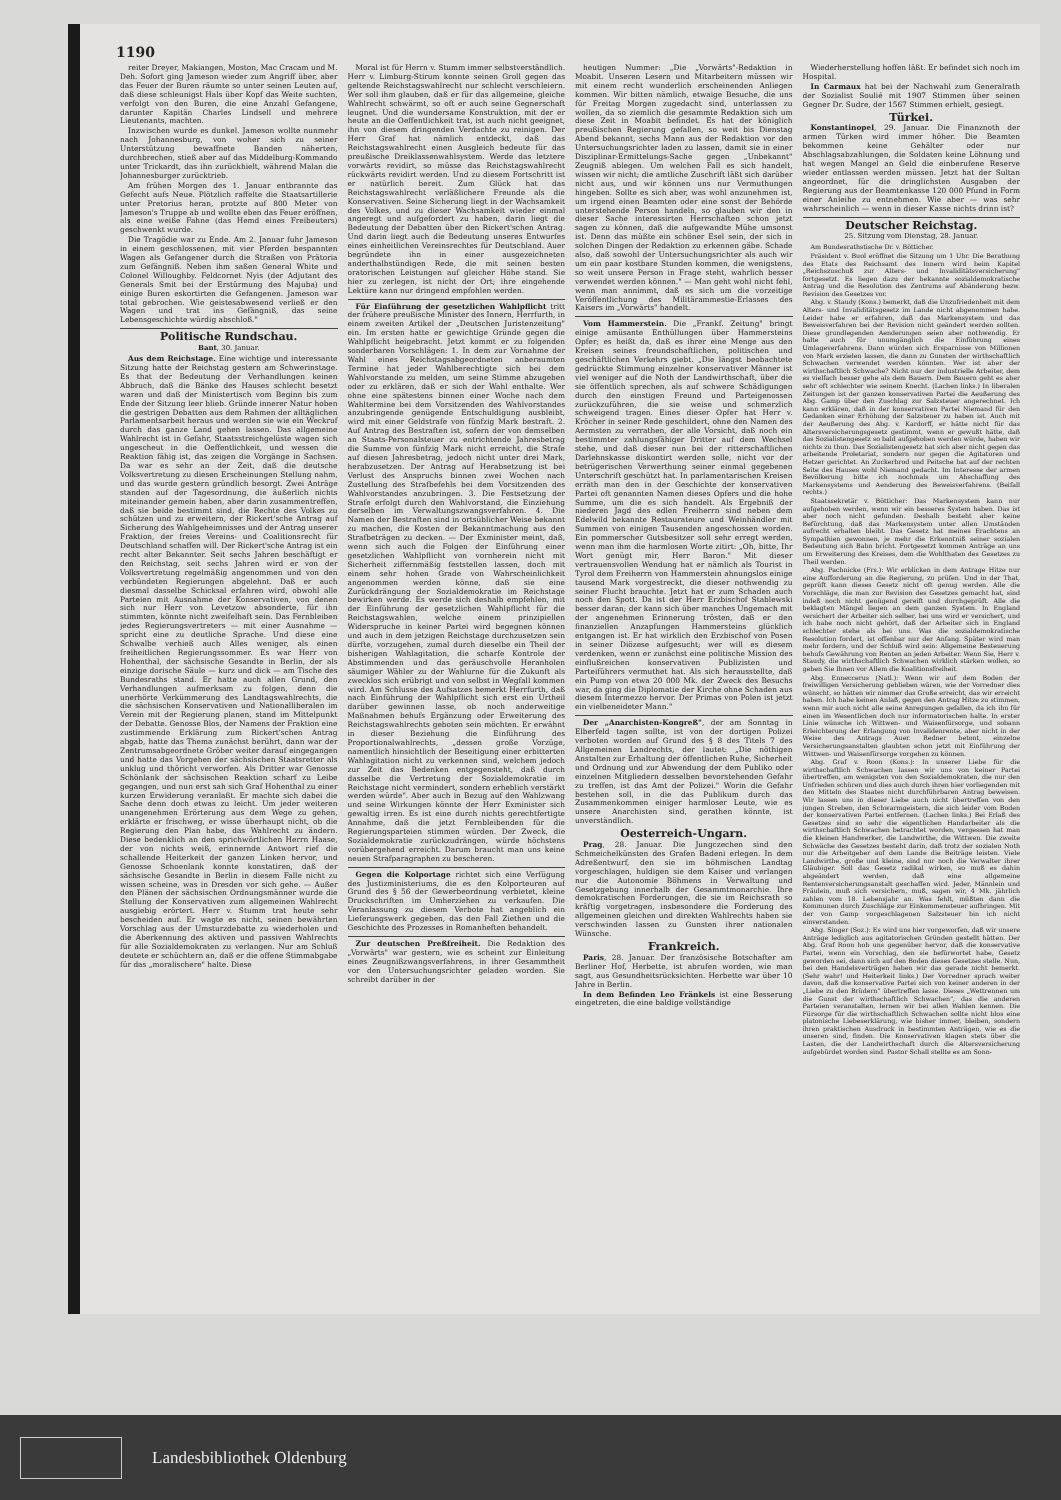1190
reiter Dreyer, Makiangen, Moston, Mac Cracam und M. Deh. Sofort ging Jameson wieder zum Angriff über, aber das Feuer der Buren räumte so unter seinen Leuten auf, daß diese schleunigst Hals über Kopf das Weite suchten, verfolgt von den Buren, die eine Anzahl Gefangene, darunter Kapitän Charles Lindsell und mehrere Lieutenants, machten.
Inzwischen wurde es dunkel. Jameson wollte nunmehr nach Johannesburg, von woher sich zu seiner Unterstützung bewaffnete Banden näherten, durchbrechen, stieß aber auf das Middelburg-Kommando unter Trickardt, das ihn zurückhielt, während Malan die Johannesburger zurücktrieb.
Am frühen Morgen des 1. Januar entbrannte das Gefecht aufs Neue. Plötzlich raffelte die Staatsartillerie unter Pretorius heran, protzte auf 800 Meter von Jameson's Truppe ab und wollte eben das Feuer eröffnen, als eine weiße Fahne (das Hemd eines Freibeuters) geschwenkt wurde.
Die Tragödie war zu Ende. Am 2. Januar fuhr Jameson in einem geschlossenen, mit vier Pferden bespannten Wagen als Gefangener durch die Straßen von Prätoria zum Gefängniß. Neben ihm saßen General White und Colonel Willoughby. Feldcornet Nyis (der Adjutant des Generals Smit bei der Erstürmung des Majuba) und einige Buren eskortirten die Gefangenen. Jameson war total gebrochen. Wie geistesabwesend verließ er den Wagen und trat ins Gefängniß, das seine Lebensgeschichte würdig abschloß."
Politische Rundschau.
Bant, 30. Januar.
Aus dem Reichstage. Eine wichtige und interessante Sitzung hatte der Reichstag gestern am Schwerinstage. Es that der Bedeutung der Verhandlungen keinen Abbruch, daß die Bänke des Hauses schlecht besetzt waren und daß der Ministertisch vom Beginn bis zum Ende der Sitzung leer blieb. Gründe innerer Natur hoben die gestrigen Debatten aus dem Rahmen der alltäglichen Parlamentsarbeit heraus und werden sie wie ein Weckruf durch das ganze Land gehen lassen. Das allgemeine Wahlrecht ist in Gefahr, Staatsstreichgelüste wagen sich ungescheut in die Oeffentlichkeit, und wessen die Reaktion fähig ist, das zeigen die Vorgänge in Sachsen. Da war es sehr an der Zeit, daß die deutsche Volksvertretung zu diesen Erscheinungen Stellung nahm, und das wurde gestern gründlich besorgt. Zwei Anträge standen auf der Tagesordnung, die äußerlich nichts miteinander gemein haben, aber darin zusammentreffen, daß sie beide bestimmt sind, die Rechte des Volkes zu schützen und zu erweitern, der Rickert'sche Antrag auf Sicherung des Wahlgeheimnisses und der Antrag unserer Fraktion, der freies Vereins- und Coalitionsrecht für Deutschland schaffen will. Der Rickert'sche Antrag ist ein recht alter Bekannter. Seit sechs Jahren beschäftigt er den Reichstag, seit sechs Jahren wird er von der Volksvertretung regelmäßig angenommen und von den verbündeten Regierungen abgelehnt. Daß er auch diesmal dasselbe Schicksal erfahren wird, obwohl alle Parteien mit Ausnahme der Konservativen, von denen sich nur Herr von Levetzow absonderte, für ihn stimmten, könnte nicht zweifelhaft sein. Das Fernbleiben jedes Regierungsvertreters — mit einer Ausnahme — spricht eine zu deutliche Sprache. Und diese eine Schwalbe verhieß auch Alles weniger, als einen freiheitlichen Regierungssommer. Es war Herr von Hohenthal, der sächsische Gesandte in Berlin, der als einzige dorische Säule — kurz und dick — am Tische des Bundesraths stand. Er hatte auch allen Grund, den Verhandlungen aufmerksam zu folgen, denn die unerhörte Verkümmerung des Landtagswahlrechts, die die sächsischen Konservativen und Nationalliberalen im Verein mit der Regierung planen, stand im Mittelpunkt der Debatte. Genosse Blos, der Namens der Fraktion eine zustimmende Erklärung zum Rickert'schen Antrag abgab, hatte das Thema zunächst berührt, dann war der Zentrumsabgeordnete Gröber weiter darauf eingegangen und hatte das Vorgehen der sächsischen Staatsretter als unklug und thöricht verworfen. Als Dritter war Genosse Schönlank der sächsischen Reaktion scharf zu Leibe gegangen, und nun erst sah sich Graf Hohenthal zu einer kurzen Erwiderung veranlaßt. Er machte sich dabei die Sache denn doch etwas zu leicht. Um jeder weiteren unangenehmen Erörterung aus dem Wege zu gehen, erklärte er frischweg, er wisse überhaupt nicht, ob die Regierung den Plan habe, das Wahlrecht zu ändern. Diese bedenklich an den sprichwörtlichen Herrn Haase, der von nichts weiß, erinnernde Antwort rief die schallende Heiterkeit der ganzen Linken hervor, und Genosse Schoenlank konnte konstatiren, daß der sächsische Gesandte in Berlin in diesem Falle nicht zu wissen scheine, was in Dresden vor sich gehe. — Außer den Plänen der sächsischen Ordnungsmänner wurde die Stellung der Konservativen zum allgemeinen Wahlrecht ausgiebig erörtert. Herr v. Stumm trat heute sehr bescheiden auf. Er wagte es nicht, seinen bewährten Vorschlag aus der Umsturzdebatte zu wiederholen und die Aberkennung des aktiven und passiven Wahlrechts für alle Sozialdemokraten zu verlangen. Nur am Schluß deutete er schüchtern an, daß er die offene Stimmabgabe für das „moralischere" halte. Diese
Moral ist für Herrn v. Stumm immer selbstverständlich. Herr v. Limburg-Stirum konnte seinen Groll gegen das geltende Reichstagswahlrecht nur schlecht verschleiern. Wer soll ihm glauben, daß er für das allgemeine, gleiche Wahlrecht schwärmt, so oft er auch seine Gegnerschaft leugnet. Und die wundersame Konstruktion, mit der er heute an die Oeffentlichkeit trat, ist auch nicht geeignet, ihn von diesem dringenden Verdachte zu reinigen. Der Herr Graf hat nämlich entdeckt, daß das Reichstagswahlrecht einen Ausgleich bedeute für das preußische Dreiklassenwahlsystem. Werde das letztere vorwärts revidirt, so müsse das Reichstagswahlrecht rückwärts revidirt werden. Und zu diesem Fortschritt ist er natürlich bereit. Zum Glück hat das Reichstagswahlrecht verläßlichere Freunde als die Konservativen. Seine Sicherung liegt in der Wachsamkeit des Volkes, und zu dieser Wachsamkeit wieder einmal angeregt und aufgefordert zu haben, darin liegt die Bedeutung der Debatten über den Rickert'schen Antrag. Und darin liegt auch die Bedeutung unseres Entwurfes eines einheitlichen Vereinsrechtes für Deutschland. Auer begründete ihn in einer ausgezeichneten anderthalbstündigen Rede, die mit seinen besten oratorischen Leistungen auf gleicher Höhe stand. Sie hier zu zerlegen, ist nicht der Ort; ihre eingehende Lektüre kann nur dringend empfohlen werden.
Für Einführung der gesetzlichen Wahlpflicht tritt der frühere preußische Minister des Innern, Herrfurth, in einem zweiten Artikel der „Deutschen Juristenzeitung" ein. Im ersten hatte er gewichtige Gründe gegen die Wahlpflicht beigebracht. Jetzt kommt er zu folgenden sonderbaren Vorschlägen: 1. In dem zur Vornahme der Wahl eines Reichstagsabgeordneten anberaumten Termine hat jeder Wahlberechtigte sich bei dem Wahlvorstande zu melden, um seine Stimme abzugeben oder zu erklären, daß er sich der Wahl enthalte. Wer ohne eine spätestens binnen einer Woche nach dem Wahltermine bei dem Vorsitzenden des Wahlvorstandes anzubringende genügende Entschuldigung ausbleibt, wird mit einer Geldstrafe von fünfzig Mark bestraft. 2. Auf Antrag des Bestraften ist, sofern der von demselben an Staats-Personalsteuer zu entrichtende Jahresbetrag die Summe von fünfzig Mark nicht erreicht, die Strafe auf diesen Jahresbetrag, jedoch nicht unter drei Mark, herabzusetzen. Der Antrag auf Herabsetzung ist bei Verlust des Anspruchs binnen zwei Wochen nach Zustellung des Strafbefehls bei dem Vorsitzenden des Wahlvorstandes anzubringen. 3. Die Festsetzung der Strafe erfolgt durch den Wahlvorstand, die Einziehung derselben im Verwaltungszwangsverfahren. 4. Die Namen der Bestraften sind in ortsüblicher Weise bekannt zu machen, die Kosten der Bekanntmachung aus den Strafbeträgen zu decken. — Der Exminister meint, daß, wenn sich auch die Folgen der Einführung einer gesetzlichen Wahlpflicht von vornherein nicht mit Sicherheit ziffernmäßig feststellen lassen, doch mit einem sehr hohen Grade von Wahrscheinlichkeit angenommen werden könne, daß sie eine Zurückdrängung der Sozialdemokratie im Reichstage bewirken werde. Es werde sich deshalb empfehlen, mit der Einführung der gesetzlichen Wahlpflicht für die Reichstagswahlen, welche einem prinzipiellen Widerspruche in keiner Partei wird begegnen können und auch in dem jetzigen Reichstage durchzusetzen sein dürfte, vorzugehen, zumal durch dieselbe ein Theil der bisherigen Wahlagitation, die scharfe Kontrole der Abstimmenden und das geräuschvolle Heranholen säumiger Wähler zu der Wahlurne für die Zukunft als zwecklos sich erübrigt und von selbst in Wegfall kommen wird. Am Schlusse des Aufsatzes bemerkt Herrfurth, daß nach Einführung der Wahlpflicht sich erst ein Urtheil darüber gewinnen lasse, ob noch anderweitige Maßnahmen behufs Ergänzung oder Erweiterung des Reichstagswahlrechts geboten sein möchten. Er erwähnt in dieser Beziehung die Einführung des Proportionalwahlrechts, „dessen große Vorzüge, namentlich hinsichtlich der Beseitigung einer erbitterten Wahlagitation nicht zu verkennen sind, welchem jedoch zur Zeit das Bedenken entgegensteht, daß durch dasselbe die Vertretung der Sozialdemokratie im Reichstage nicht vermindert, sondern erheblich verstärkt werden würde". Aber auch in Bezug auf den Wahlzwang und seine Wirkungen könnte der Herr Exminister sich gewaltig irren. Es ist eine durch nichts gerechtfertigte Annahme, daß die jetzt Fernbleibenden für die Regierungsparteien stimmen würden. Der Zweck, die Sozialdemokratie zurückzudrängen, würde höchstens vorübergehend erreicht. Darum braucht man uns keine neuen Strafparagraphen zu bescheren.
Gegen die Kolportage richtet sich eine Verfügung des Justizministeriums, die es den Kolporteuren auf Grund des § 56 der Gewerbeordnung verbietet, kleine Druckschriften im Umherziehen zu verkaufen. Die Veranlassung zu diesem Verbote hat angeblich ein Lieferungswerk gegeben, das den Fall Ziethen und die Geschichte des Prozesses in Romanheften behandelt.
Zur deutschen Preßfreiheit. Die Redaktion des „Vorwärts" war gestern, wie es scheint zur Einleitung eines Zeugnißzwangsverfahrens, in ihrer Gesammtheit vor den Untersuchungsrichter geladen worden. Sie schreibt darüber in der
heutigen Nummer: „Die „Vorwärts"-Redaktion in Moabit. Unseren Lesern und Mitarbeitern müssen wir mit einem recht wunderlich erscheinenden Anliegen kommen. Wir bitten nämlich, etwaige Besuche, die uns für Freitag Morgen zugedacht sind, unterlassen zu wollen, da so ziemlich die gesammte Redaktion sich um diese Zeit in Moabit befindet. Es hat der königlich preußischen Regierung gefallen, so weit bis Dienstag Abend bekannt, sechs Mann aus der Redaktion vor den Untersuchungsrichter laden zu lassen, damit sie in einer Disziplinar-Ermittelungs-Sache gegen „Unbekannt" Zeugniß ablegen. Um welchen Fall es sich handelt, wissen wir nicht; die amtliche Zuschrift läßt sich darüber nicht aus, und wir können uns nur Vermuthungen hingeben. Sollte es sich aber, was wohl anzunehmen ist, um irgend einen Beamten oder eine sonst der Behörde unterstehende Person handeln, so glauben wir den in dieser Sache interessirten Herrschaften schon jetzt sagen zu können, daß die aufgewandte Mühe umsonst ist. Denn das müßte ein schöner Esel sein, der sich in solchen Dingen der Redaktion zu erkennen gäbe. Schade also, daß sowohl der Untersuchungsrichter als auch wir um ein paar kostbare Stunden kommen, die wenigstens, so weit unsere Person in Frage steht, wahrlich besser verwendet werden können." — Man geht wohl nicht fehl, wenn man annimmt, daß es sich um die vorzeitige Veröffentlichung des Militärammestie-Erlasses des Kaisers im „Vorwärts" handelt.
Vom Hammerstein. Die „Frankf. Zeitung" bringt einige amüsante Enthüllungen über Hammersteins Opfer; es heißt da, daß es ihrer eine Menge aus den Kreisen seines freundschaftlichen, politischen und geschäftlichen Verkehrs giebt. „Die längst beobachtete gedrückte Stimmung einzelner konservativer Männer ist viel weniger auf die Noth der Landwirthschaft, über die sie öffentlich sprechen, als auf schwere Schädigungen durch den einstigen Freund und Parteigenossen zurückzuführen, die sie weise und schmerzlich schweigend tragen. Eines dieser Opfer hat Herr v. Kröcher in seiner Rede geschildert, ohne den Namen des Aermsten zu verrathen, der alle Vorsicht, daß noch ein bestimmter zahlungsfähiger Dritter auf dem Wechsel stehe, und daß dieser nun bei der ritterschaftlichen Darlehnskasse diskontirt werden solle, nicht vor der betrügerischen Verwerthung seiner einmal gegebenen Unterschrift geschützt hat. In parlamentarischen Kreisen erräth man den in der Geschichte der konservativen Partei oft genannten Namen dieses Opfers und die hohe Summe, um die es sich handelt. Als Ergebniß der niederen Jagd des edlen Freiherrn sind neben dem Edelwild bekannte Restaurateure und Weinhändler mit Summen von einigen Tausenden angeschossen worden. Ein pommerscher Gutsbesitzer soll sehr erregt werden, wenn man ihm die harmlosen Worte zitirt: „Oh, bitte, Ihr Wort genügt mir, Herr Baron." Mit dieser vertrauensvollen Wendung hat er nämlich als Tourist in Tyrol dem Freiherrn von Hammerstein ahnungslos einige tausend Mark vorgestreckt, die dieser nothwendig zu seiner Flucht brauchte. Jetzt hat er zum Schaden auch noch den Spott. Da ist der Herr Erzbischof Stablewski besser daran; der kann sich über manches Ungemach mit der angenehmen Erinnerung trösten, daß er den finanziellen Anzapfungen Hammersteins glücklich entgangen ist. Er hat wirklich den Erzbischof von Posen in seiner Diözese aufgesucht; wer will es diesem verdenken, wenn er zunächst eine politische Mission des einflußreichen konservativen Publizisten und Parteiführers vermuthet hat. Als sich herausstellte, daß ein Pump von etwa 20 000 Mk. der Zweck des Besuchs war, da ging die Diplomatie der Kirche ohne Schaden aus diesem Intermezzo hervor. Der Primas von Polen ist jetzt ein vielbeneideter Mann."
Der „Anarchisten-Kongreß", der am Sonntag in Elberfeld tagen sollte, ist von der dortigen Polizei verboten worden auf Grund des § 8 des Titels 7 des Allgemeinen Landrechts, der lautet: „Die nöthigen Anstalten zur Erhaltung der öffentlichen Ruhe, Sicherheit und Ordnung und zur Abwendung der dem Publiko oder einzelnen Mitgliedern desselben bevorstehenden Gefahr zu treffen, ist das Amt der Polizei." Worin die Gefahr bestehen soll, in die das Publikum durch das Zusammenkommen einiger harmloser Leute, wie es unsere Anarchisten sind, gerathen könnte, ist unverständlich.
Oesterreich-Ungarn.
Prag, 28. Januar. Die Jungczechen sind den Schmeichelkünsten des Grafen Badeni erlegen. In dem Adreßentwurf, den sie im böhmischen Landtag vorgeschlagen, huldigen sie dem Kaiser und verlangen nur die Autonomie Böhmens in Verwaltung und Gesetzgebung innerhalb der Gesammtmonarchie. Ihre demokratischen Forderungen, die sie im Reichsrath so kräftig vorgetragen, insbesondere die Forderung des allgemeinen gleichen und direkten Wahlrechts haben sie verschwinden lassen zu Gunsten ihrer nationalen Wünsche.
Frankreich.
Paris, 28. Januar. Der französische Botschafter am Berliner Hof, Herbette, ist abrufen worden, wie man sagt, aus Gesundheitsrücksichten. Herbette war über 10 Jahre in Berlin.
In dem Befinden Leo Fränkels ist eine Besserung eingetreten, die eine baldige vollständige
Wiederherstellung hoffen läßt. Er befindet sich noch im Hospital.
In Carmaux hat bei der Nachwahl zum Generalrath der Sozialist Soulié mit 1907 Stimmen über seinen Gegner Dr. Sudre, der 1567 Stimmen erhielt, gesiegt.
Türkei.
Konstantinopel, 29. Januar. Die Finanznoth der armen Türken wird immer höher. Die Beamten bekommen keine Gehälter oder nur Abschlagsabzahlungen, die Soldaten keine Löhnung und hat wegen Mangel an Geld die einberufene Reserve wieder entlassen werden müssen. Jetzt hat der Sultan angeordnet, für die dringlichsten Ausgaben der Regierung aus der Beamtenkasse 120 000 Pfund in Form einer Anleihe zu entnehmen. Wie aber — was sehr wahrscheinlich — wenn in dieser Kasse nichts drinn ist?
Deutscher Reichstag.
25. Sitzung vom Dienstag, 28. Januar.
Am Bundesrathstische Dr. v. Bötticher.
Präsident v. Buol eröffnet die Sitzung um 1 Uhr. Die Berathung des Etats des Reichsamt des Innern wird beim Kapitel „Reichszuschuß zur Alters- und Invaliditätsversicherung" fortgesetzt. Es liegen dazu der bekannte sozialdemokratische Antrag und die Resolution des Zentrums auf Abänderung bezw. Revision des Gesetzes vor.
Abg. v. Staudy (Kons.) bemerkt, daß die Unzufriedenheit mit dem Alters- und Invaliditätsgesetz im Lande nicht abgenommen habe. Leider habe er erfahren, daß das Markensystem und das Beweisverfahren bei der Revision nicht geändert werden sollten. Diese grundlegenden Aenderungen seien aber nothwendig. Er halte auch für unumgänglich die Einführung eines Umlageverfahrens. Dann würden sich Ersparnisse von Millionen von Mark erzielen lassen, die dann zu Gunsten der wirthschaftlich Schwachen verwendet werden könnten. Wer ist aber der wirthschaftlich Schwache? Nicht nur der industrielle Arbeiter, dem es vielfach besser gehe als dem Bauern. Dem Bauern geht es aber sehr oft schlechter wie seinem Knecht. (Lachen links.) In liberalen Zeitungen ist der ganzen konservativen Partei die Aeußerung des Abg. Gamp über den Zuschlag zur Salzsteuer angerechnet. Ich kann erklären, daß in der konservativen Partei Niemand für den Gedanken einer Erhöhung der Salzsteuer zu haben ist. Auch mit der Aeußerung des Abg. v. Kardorff, er hätte nicht für das Altersversicherungsgesetz gestimmt, wenn er gewußt hätte, daß das Sozialistengesetz so bald aufgehoben werden würde, haben wir nichts zu thun. Das Sozialistengesetz hat sich aber nicht gegen das arbeitende Proletariat, sondern nur gegen die Agitatoren und Hetzer gerichtet. An Zuckerbrod und Peitsche hat auf der rechten Seite des Hauses wohl Niemand gedacht. Im Interesse der armen Bevölkerung bitte ich nochmals um Abschaffung des Markensystems und Aenderung des Beweisverfahrens. (Beifall rechts.)
Staatssekretär v. Bötticher: Das Markensystem kann nur aufgehoben werden, wenn wir ein besseres System haben. Das ist aber noch nicht gefunden. Deshalb besteht aber keine Befürchtung, daß das Markensystem unter allen Umständen aufrecht erhalten bleibt. Das Gesetz hat meines Erachtens an Sympathien gewonnen, je mehr die Erkenntniß seiner sozialen Bedeutung sich Bahn bricht. Fortgesetzt kommen Anträge an uns um Erweiterung des Kreises, dem die Wohlthaten des Gesetzes zu Theil werden.
Abg. Pachnicke (Frs.): Wir erblicken in dem Antrage Hitze nur eine Aufforderung an die Regierung, zu prüfen. Und in der That, geprüft kann dieses Gesetz nicht oft genug werden. Alle die Vorschläge, die man zur Revision des Gesetzes gemacht hat, sind indeß noch nicht genügend gereift und durchgeprüft. Alle die beklagten Mängel liegen an dem ganzen System. In England versichert der Arbeiter sich selber, bei uns wird er versichert, und ich habe noch nicht gehört, daß der Arbeiter sich in England schlechter stehe als bei uns. Was die sozialdemokratische Resolution fordert, ist offenbar nur der Anfang. Später wird man mehr fordern, und der Schluß wird sein: Allgemeine Besteuerung behufs Gewährung von Renten an jeden Arbeiter. Wenn Sie, Herr v. Staudy, die wirthschaftlich Schwachen wirklich stärken wollen, so geben Sie Ihnen vor Allem die Koalitionsfreiheit.
Abg. Enneccerus (Natl.): Wenn wir auf dem Boden der freiwilligen Versicherung geblieben wären, wie der Vorredner dies wünscht, so hätten wir nimmer das Große erreicht, das wir erreicht haben. Ich habe keinen Anlaß, gegen den Antrag Hitze zu stimmen, wenn mir auch nicht alle seine Anregungen gefallen, da ich ihn für einen im Wesentlichen doch nur informatorischen halte. In erster Linie wünsche ich Wittwen- und Waisenfürsorge, und sobann Erleichterung der Erlangung von Invalidenrente, aber nicht in der Weise des Antrags Auer. Redner betont, einzelne Versicherungsanstalten glaubten schon jetzt mit Einführung der Wittwen- und Waisenfürsorge vorgehen zu können.
Abg. Graf v. Roon (Kons.): In unserer Liebe für die wirthschaftlich Schwachen lassen wir uns von keiner Partei übertreffen, am wenigsten von den Sozialdemokraten, die nur den Unfrieden schüren und dies auch durch ihren hier vorliegenden mit den Mitteln des Staates nicht durchführbaren Antrag beweisen. Wir lassen uns in dieser Liebe auch nicht übertreffen von den jungen Streben, den Schwarmgeistern, die sich leider vom Boden der konservativen Partei entfernen. (Lachen links.) Bei Erlaß des Gesetzes sind so sehr die eigentlichen Handarbeiter als die wirthschaftlich Schwachen betrachtet worden, vergessen hat man die kleinen Handwerker, die Landwirthe, die Wittwen. Die zweite Schwäche des Gesetzes besteht darin, daß trotz der sozialen Noth nur die Arbeitgeber auf dem Lande die Beiträge leisten. Viele Landwirthe, große und kleine, sind nur noch die Verwalter ihrer Gläubiger. Soll das Gesetz radikal wirken, so muß es dahin abgeändert werden, daß eine allgemeine Rentenversicherungsanstalt geschaffen wird. Jeder, Männlein und Fräulein, muß sich versichern, muß, sagen wir, 4 Mk. jährlich zahlen vom 18. Lebensjahr an. Was fehlt, müßten dann die Kommunen durch Zuschläge zur Einkommensteuer aufbringen. Mit der von Gamp vorgeschlagenen Salzsteuer bin ich nicht einverstanden.
Abg. Singer (Soz.): Es wird uns hier vorgeworfen, daß wir unsere Anträge lediglich aus agitatorischen Gründen gestellt hätten. Der Abg. Graf Roon hob uns gegenüber hervor, daß die konservative Partei, wenn ein Vorschlag, den sie befürwortet habe, Gesetz geworden sei, dann sich auf den Boden dieses Gesetzes stelle. Nun, bei den Handelsverträgen haben wir das gerade nicht bemerkt. (Sehr wahr! und Heiterkeit links.) Der Vorredner sprach weiter davon, daß die konservative Partei sich von keiner anderen in der „Liebe zu den Brüdern" übertreffen lasse. Dieses „Wettrennen um die Gunst der wirthschaftlich Schwachen", das die anderen Parteien veranstalten, lernen wir bei allen Wahlen kennen. Die Fürsorge für die wirthschaftlich Schwachen sollte nicht blos eine platonische Liebeserklärung, wie bisher immer, bleiben, sondern ihren praktischen Ausdruck in bestimmten Anträgen, wie es die unseren sind, finden. Die Konservativen klagen stets über die Lasten, die der Landwirthschaft durch die Altersversicherung aufgebürdet worden sind. Pastor Schall stellte es am Sonn-
Landesbibliothek Oldenburg